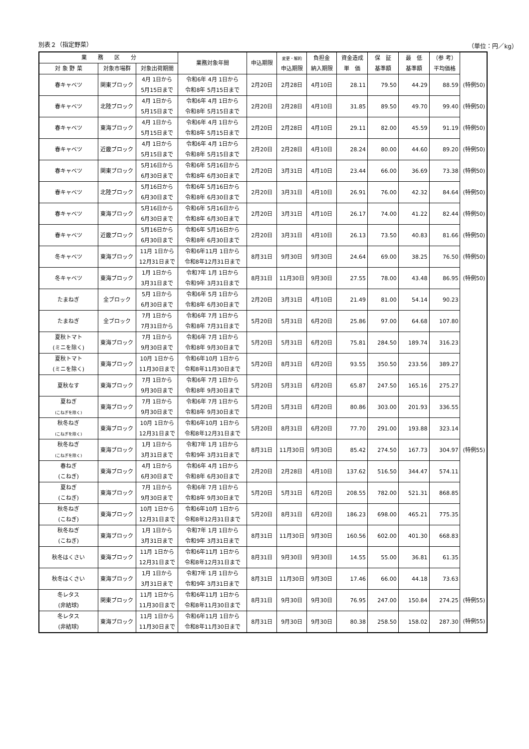別表２（指定野菜） （単位：円／kg）
| 業 務 区 分 | | | 業務対象年間 | 申込期限 | 変更・解約 申込期限 | 負担金 納入期限 | 資金造成 単 価 | 保 証 基準額 | 最 低 基準額 | （参 考） 平均価格 | |
| --- | --- | --- | --- | --- | --- | --- | --- | --- | --- | --- | --- |
| 対 象 野 菜 | 対象市場群 | 対象出荷期間 | | | | | | | | | |
| 春キャベツ | 関東ブロック | 4月 1日から 5月15日まで | 令和6年 4月 1日から 令和8年 5月15日まで | 2月20日 | 2月28日 | 4月10日 | 28.11 | 79.50 | 44.29 | 88.59 | (特例50) |
| 春キャベツ | 北陸ブロック | 4月 1日から 5月15日まで | 令和6年 4月 1日から 令和8年 5月15日まで | 2月20日 | 2月28日 | 4月10日 | 31.85 | 89.50 | 49.70 | 99.40 | (特例50) |
| 春キャベツ | 東海ブロック | 4月 1日から 5月15日まで | 令和6年 4月 1日から 令和8年 5月15日まで | 2月20日 | 2月28日 | 4月10日 | 29.11 | 82.00 | 45.59 | 91.19 | (特例50) |
| 春キャベツ | 近畿ブロック | 4月 1日から 5月15日まで | 令和6年 4月 1日から 令和8年 5月15日まで | 2月20日 | 2月28日 | 4月10日 | 28.24 | 80.00 | 44.60 | 89.20 | (特例50) |
| 春キャベツ | 関東ブロック | 5月16日から 6月30日まで | 令和6年 5月16日から 令和8年 6月30日まで | 2月20日 | 3月31日 | 4月10日 | 23.44 | 66.00 | 36.69 | 73.38 | (特例50) |
| 春キャベツ | 北陸ブロック | 5月16日から 6月30日まで | 令和6年 5月16日から 令和8年 6月30日まで | 2月20日 | 3月31日 | 4月10日 | 26.91 | 76.00 | 42.32 | 84.64 | (特例50) |
| 春キャベツ | 東海ブロック | 5月16日から 6月30日まで | 令和6年 5月16日から 令和8年 6月30日まで | 2月20日 | 3月31日 | 4月10日 | 26.17 | 74.00 | 41.22 | 82.44 | (特例50) |
| 春キャベツ | 近畿ブロック | 5月16日から 6月30日まで | 令和6年 5月16日から 令和8年 6月30日まで | 2月20日 | 3月31日 | 4月10日 | 26.13 | 73.50 | 40.83 | 81.66 | (特例50) |
| 冬キャベツ | 東海ブロック | 11月 1日から 12月31日まで | 令和6年11月 1日から 令和8年12月31日まで | 8月31日 | 9月30日 | 9月30日 | 24.64 | 69.00 | 38.25 | 76.50 | (特例50) |
| 冬キャベツ | 東海ブロック | 1月 1日から 3月31日まで | 令和7年 1月 1日から 令和9年 3月31日まで | 8月31日 | 11月30日 | 9月30日 | 27.55 | 78.00 | 43.48 | 86.95 | (特例50) |
| たまねぎ | 全ブロック | 5月 1日から 6月30日まで | 令和6年 5月 1日から 令和8年 6月30日まで | 2月20日 | 3月31日 | 4月10日 | 21.49 | 81.00 | 54.14 | 90.23 | |
| たまねぎ | 全ブロック | 7月 1日から 7月31日から | 令和6年 7月 1日から 令和8年 7月31日まで | 5月20日 | 5月31日 | 6月20日 | 25.86 | 97.00 | 64.68 | 107.80 | |
| 夏秋トマト (ミニを除く) | 東海ブロック | 7月 1日から 9月30日まで | 令和6年 7月 1日から 令和8年 9月30日まで | 5月20日 | 5月31日 | 6月20日 | 75.81 | 284.50 | 189.74 | 316.23 | |
| 夏秋トマト (ミニを除く) | 東海ブロック | 10月 1日から 11月30日まで | 令和6年10月 1日から 令和8年11月30日まで | 5月20日 | 8月31日 | 6月20日 | 93.55 | 350.50 | 233.56 | 389.27 | |
| 夏秋なす | 東海ブロック | 7月 1日から 9月30日まで | 令和6年 7月 1日から 令和8年 9月30日まで | 5月20日 | 5月31日 | 6月20日 | 65.87 | 247.50 | 165.16 | 275.27 | |
| 夏ねぎ (こねぎを除く) | 東海ブロック | 7月 1日から 9月30日まで | 令和6年 7月 1日から 令和8年 9月30日まで | 5月20日 | 5月31日 | 6月20日 | 80.86 | 303.00 | 201.93 | 336.55 | |
| 秋冬ねぎ (こねぎを除く) | 東海ブロック | 10月 1日から 12月31日まで | 令和6年10月 1日から 令和8年12月31日まで | 5月20日 | 8月31日 | 6月20日 | 77.70 | 291.00 | 193.88 | 323.14 | |
| 秋冬ねぎ (こねぎを除く) | 東海ブロック | 1月 1日から 3月31日まで | 令和7年 1月 1日から 令和9年 3月31日まで | 8月31日 | 11月30日 | 9月30日 | 85.42 | 274.50 | 167.73 | 304.97 | (特例55) |
| 春ねぎ (こねぎ) | 東海ブロック | 4月 1日から 6月30日まで | 令和6年 4月 1日から 令和8年 6月30日まで | 2月20日 | 2月28日 | 4月10日 | 137.62 | 516.50 | 344.47 | 574.11 | |
| 夏ねぎ (こねぎ) | 東海ブロック | 7月 1日から 9月30日まで | 令和6年 7月 1日から 令和8年 9月30日まで | 5月20日 | 5月31日 | 6月20日 | 208.55 | 782.00 | 521.31 | 868.85 | |
| 秋冬ねぎ (こねぎ) | 東海ブロック | 10月 1日から 12月31日まで | 令和6年10月 1日から 令和8年12月31日まで | 5月20日 | 8月31日 | 6月20日 | 186.23 | 698.00 | 465.21 | 775.35 | |
| 秋冬ねぎ (こねぎ) | 東海ブロック | 1月 1日から 3月31日まで | 令和7年 1月 1日から 令和9年 3月31日まで | 8月31日 | 11月30日 | 9月30日 | 160.56 | 602.00 | 401.30 | 668.83 | |
| 秋冬はくさい | 東海ブロック | 11月 1日から 12月31日まで | 令和6年11月 1日から 令和8年12月31日まで | 8月31日 | 9月30日 | 9月30日 | 14.55 | 55.00 | 36.81 | 61.35 | |
| 秋冬はくさい | 東海ブロック | 1月 1日から 3月31日まで | 令和7年 1月 1日から 令和9年 3月31日まで | 8月31日 | 11月30日 | 9月30日 | 17.46 | 66.00 | 44.18 | 73.63 | |
| 冬レタス (非結球) | 関東ブロック | 11月 1日から 11月30日まで | 令和6年11月 1日から 令和8年11月30日まで | 8月31日 | 9月30日 | 9月30日 | 76.95 | 247.00 | 150.84 | 274.25 | (特例55) |
| 冬レタス (非結球) | 東海ブロック | 11月 1日から 11月30日まで | 令和6年11月 1日から 令和8年11月30日まで | 8月31日 | 9月30日 | 9月30日 | 80.38 | 258.50 | 158.02 | 287.30 | (特例55) |